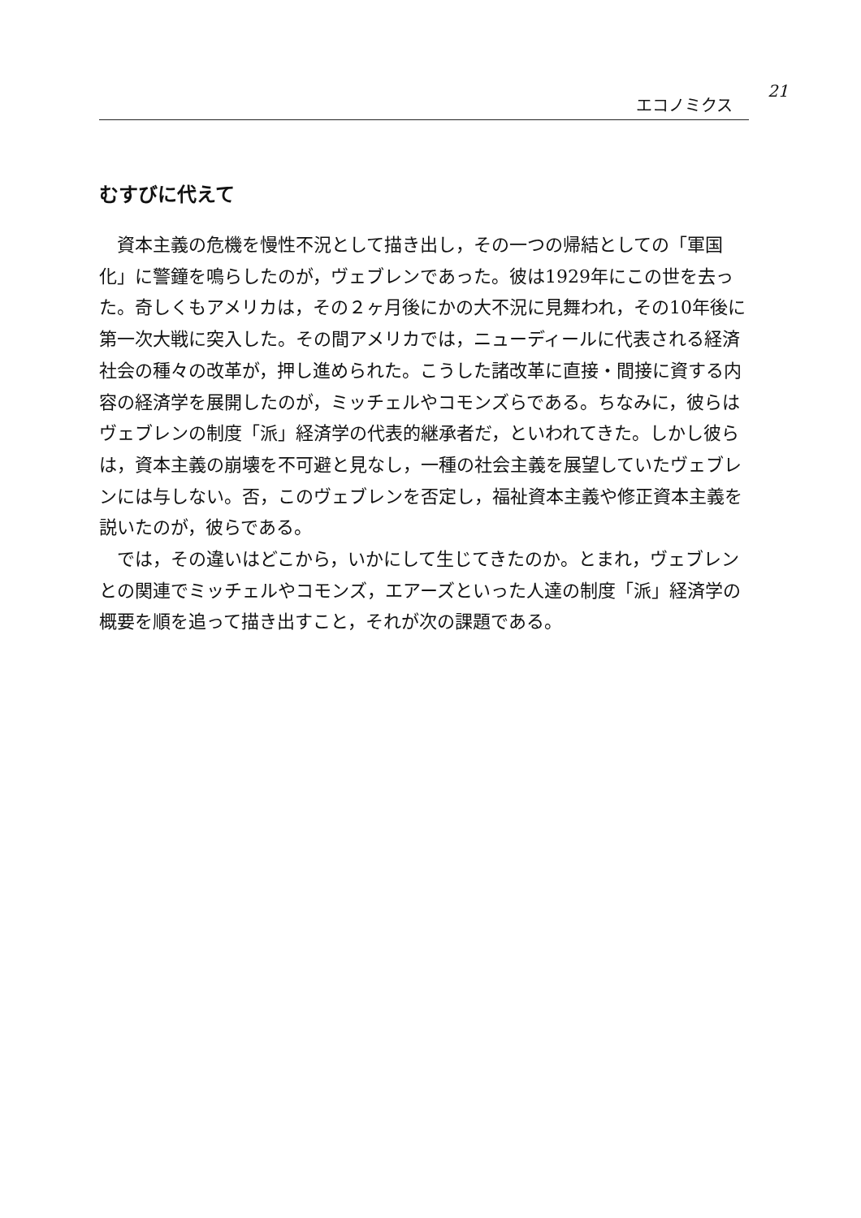21
エコノミクス
むすびに代えて
資本主義の危機を慢性不況として描き出し，その一つの帰結としての「軍国化」に警鐘を鳴らしたのが，ヴェブレンであった。彼は1929年にこの世を去った。奇しくもアメリカは，その２ヶ月後にかの大不況に見舞われ，その10年後に第一次大戦に突入した。その間アメリカでは，ニューディールに代表される経済社会の種々の改革が，押し進められた。こうした諸改革に直接・間接に資する内容の経済学を展開したのが，ミッチェルやコモンズらである。ちなみに，彼らはヴェブレンの制度「派」経済学の代表的継承者だ，といわれてきた。しかし彼らは，資本主義の崩壊を不可避と見なし，一種の社会主義を展望していたヴェブレンには与しない。否，このヴェブレンを否定し，福祉資本主義や修正資本主義を説いたのが，彼らである。
では，その違いはどこから，いかにして生じてきたのか。とまれ，ヴェブレンとの関連でミッチェルやコモンズ，エアーズといった人達の制度「派」経済学の概要を順を追って描き出すこと，それが次の課題である。